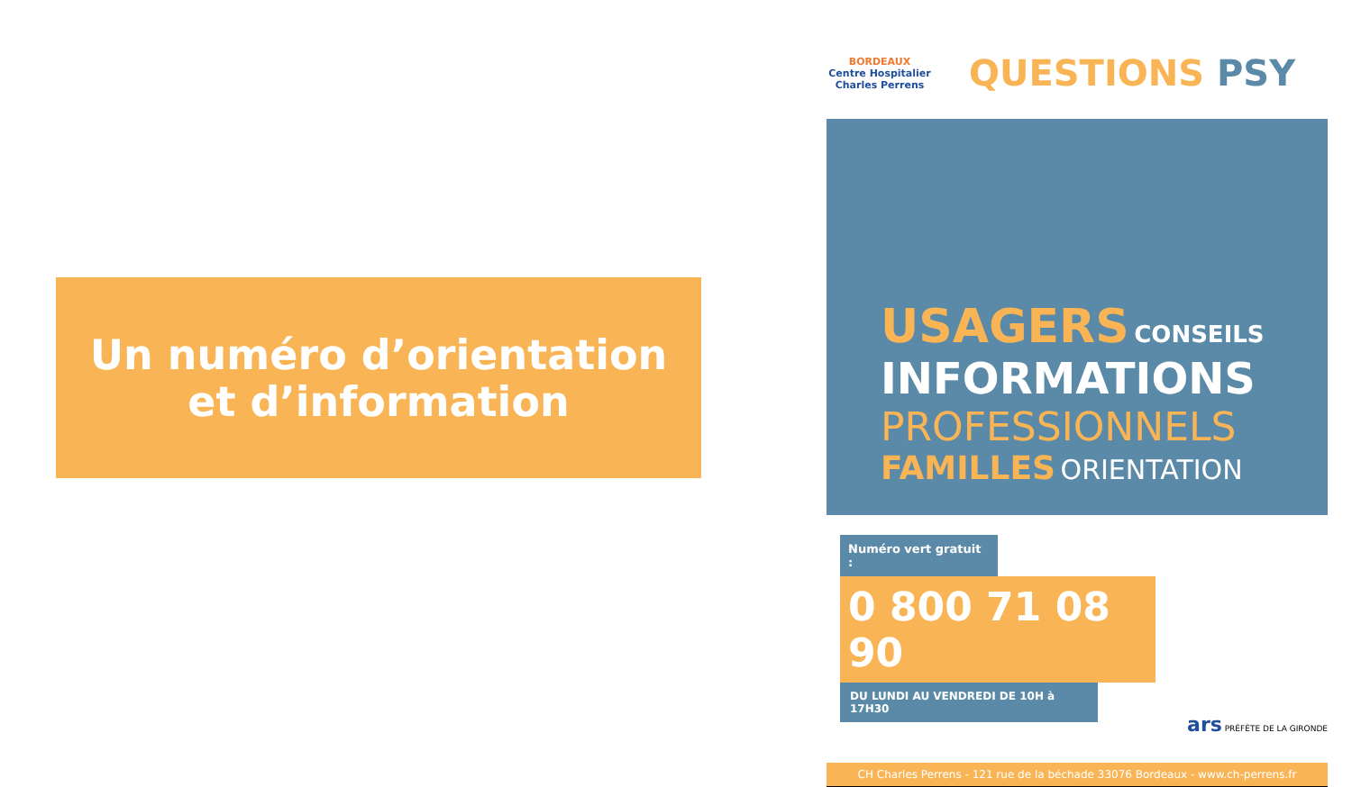Un numéro d’orientation
et d’information
BORDEAUX
Centre Hospitalier
Charles Perrens
QUESTIONS PSY
USAGERS CONSEILS
INFORMATIONS
PROFESSIONNELS
FAMILLES ORIENTATION
Numéro vert gratuit :
0 800 71 08 90
DU LUNDI AU VENDREDI DE 10H à 17H30
ars PRÉFÈTE DE LA GIRONDE
CH Charles Perrens - 121 rue de la béchade 33076 Bordeaux - www.ch-perrens.fr